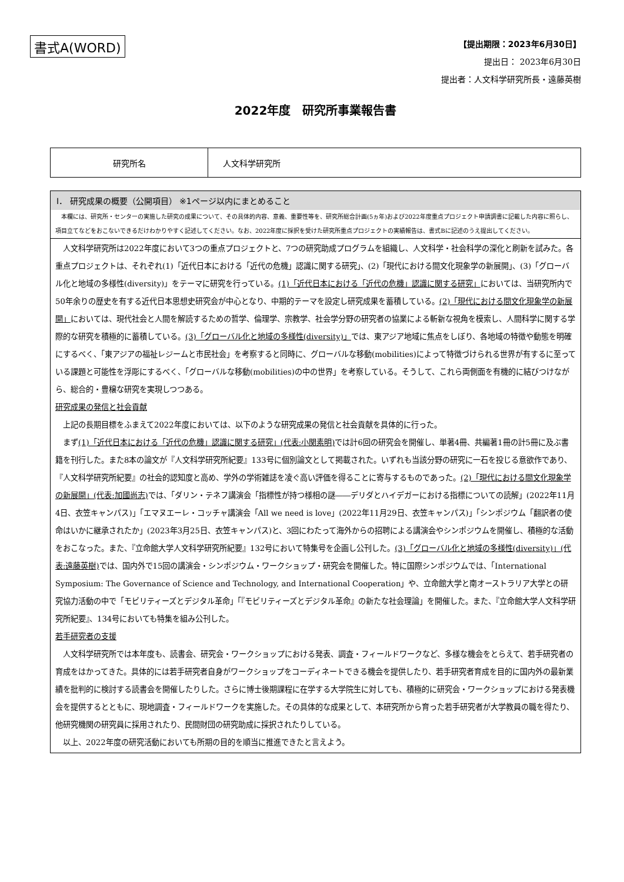書式A(WORD)
【提出期限：2023年6月30日】
提出日： 2023年6月30日
提出者：人文科学研究所長・遠藤英樹
2022年度　研究所事業報告書
| 研究所名 | 人文科学研究所 |
Ⅰ． 研究成果の概要（公開項目） ※1ページ以内にまとめること
　本欄には、研究所・センターの実施した研究の成果について、その具体的内容、意義、重要性等を、研究所総合計画(5ヵ年)および2022年度重点プロジェクト申請調書に記載した内容に照らし、項目立てなどをおこないできるだけわかりやすく記述してください。なお、2022年度に採択を受けた研究所重点プロジェクトの実績報告は、書式Bに記述のうえ提出してください。
　人文科学研究所は2022年度において3つの重点プロジェクトと、7つの研究助成プログラムを組織し、人文科学・社会科学の深化と刷新を試みた。各重点プロジェクトは、それぞれ(1)「近代日本における「近代の危機」認識に関する研究」、(2)「現代における間文化現象学の新展開」、(3)「グローバル化と地域の多様性(diversity)」をテーマに研究を行っている。(1)「近代日本における「近代の危機」認識に関する研究」においては、当研究所内で50年余りの歴史を有する近代日本思想史研究会が中心となり、中期的テーマを設定し研究成果を蓄積している。(2)「現代における間文化現象学の新展開」においては、現代社会と人間を解読するための哲学、倫理学、宗教学、社会学分野の研究者の協業による斬新な視角を模索し、人間科学に関する学際的な研究を積極的に蓄積している。(3)「グローバル化と地域の多様性(diversity)」では、東アジア地域に焦点をしぼり、各地域の特徴や動態を明確にするべく、「東アジアの福祉レジームと市民社会」を考察すると同時に、グローバルな移動(mobilities)によって特徴づけられる世界が有するに至っている課題と可能性を浮彫にするべく、「グローバルな移動(mobilities)の中の世界」を考察している。そうして、これら両側面を有機的に結びつけながら、総合的・豊穣な研究を実現しつつある。
研究成果の発信と社会貢献
　上記の長期目標をふまえて2022年度においては、以下のような研究成果の発信と社会貢献を具体的に行った。
　まず(1)「近代日本における「近代の危機」認識に関する研究」(代表:小関素明) では計6回の研究会を開催し、単著4冊、共編著1冊の計5冊に及ぶ書籍を刊行した。また8本の論文が『人文科学研究所紀要』133号に個別論文として掲載された。いずれも当該分野の研究に一石を投じる意欲作であり、『人文科学研究所紀要』の社会的認知度と高め、学外の学術雑誌を凌ぐ高い評価を得ることに寄与するものであった。(2)「現代における間文化現象学の新展開」(代表:加國尚志) では、「ダリン・テネフ講演会「指標性が持つ様相の謎――デリダとハイデガーにおける指標についての読解」(2022年11月4日、衣笠キャンパス)」「エマヌエーレ・コッチャ講演会「All we need is love」(2022年11月29日、衣笠キャンパス)」「シンポジウム「翻訳者の使命はいかに継承されたか」(2023年3月25日、衣笠キャンパス)と、3回にわたって海外からの招聘による講演会やシンポジウムを開催し、積極的な活動をおこなった。また、『立命館大学人文科学研究所紀要』132号において特集号を企画し公刊した。(3)「グローバル化と地域の多様性(diversity)」(代表:遠藤英樹) では、国内外で15回の講演会・シンポジウム・ワークショップ・研究会を開催した。特に国際シンポジウムでは、「International Symposium: The Governance of Science and Technology, and International Cooperation」や、立命館大学と南オーストラリア大学との研究協力活動の中で「モビリティーズとデジタル革命」「『モビリティーズとデジタル革命』の新たな社会理論」を開催した。また、『立命館大学人文科学研究所紀要』、134号においても特集を組み公刊した。
若手研究者の支援
　人文科学研究所では本年度も、読書会、研究会・ワークショップにおける発表、調査・フィールドワークなど、多様な機会をとらえて、若手研究者の育成をはかってきた。具体的には若手研究者自身がワークショップをコーディネートできる機会を提供したり、若手研究者育成を目的に国内外の最新業績を批判的に検討する読書会を開催したりした。さらに博士後期課程に在学する大学院生に対しても、積極的に研究会・ワークショップにおける発表機会を提供するとともに、現地調査・フィールドワークを実施した。その具体的な成果として、本研究所から育った若手研究者が大学教員の職を得たり、他研究機関の研究員に採用されたり、民間財団の研究助成に採択されたりしている。
　以上、2022年度の研究活動においても所期の目的を順当に推進できたと言えよう。